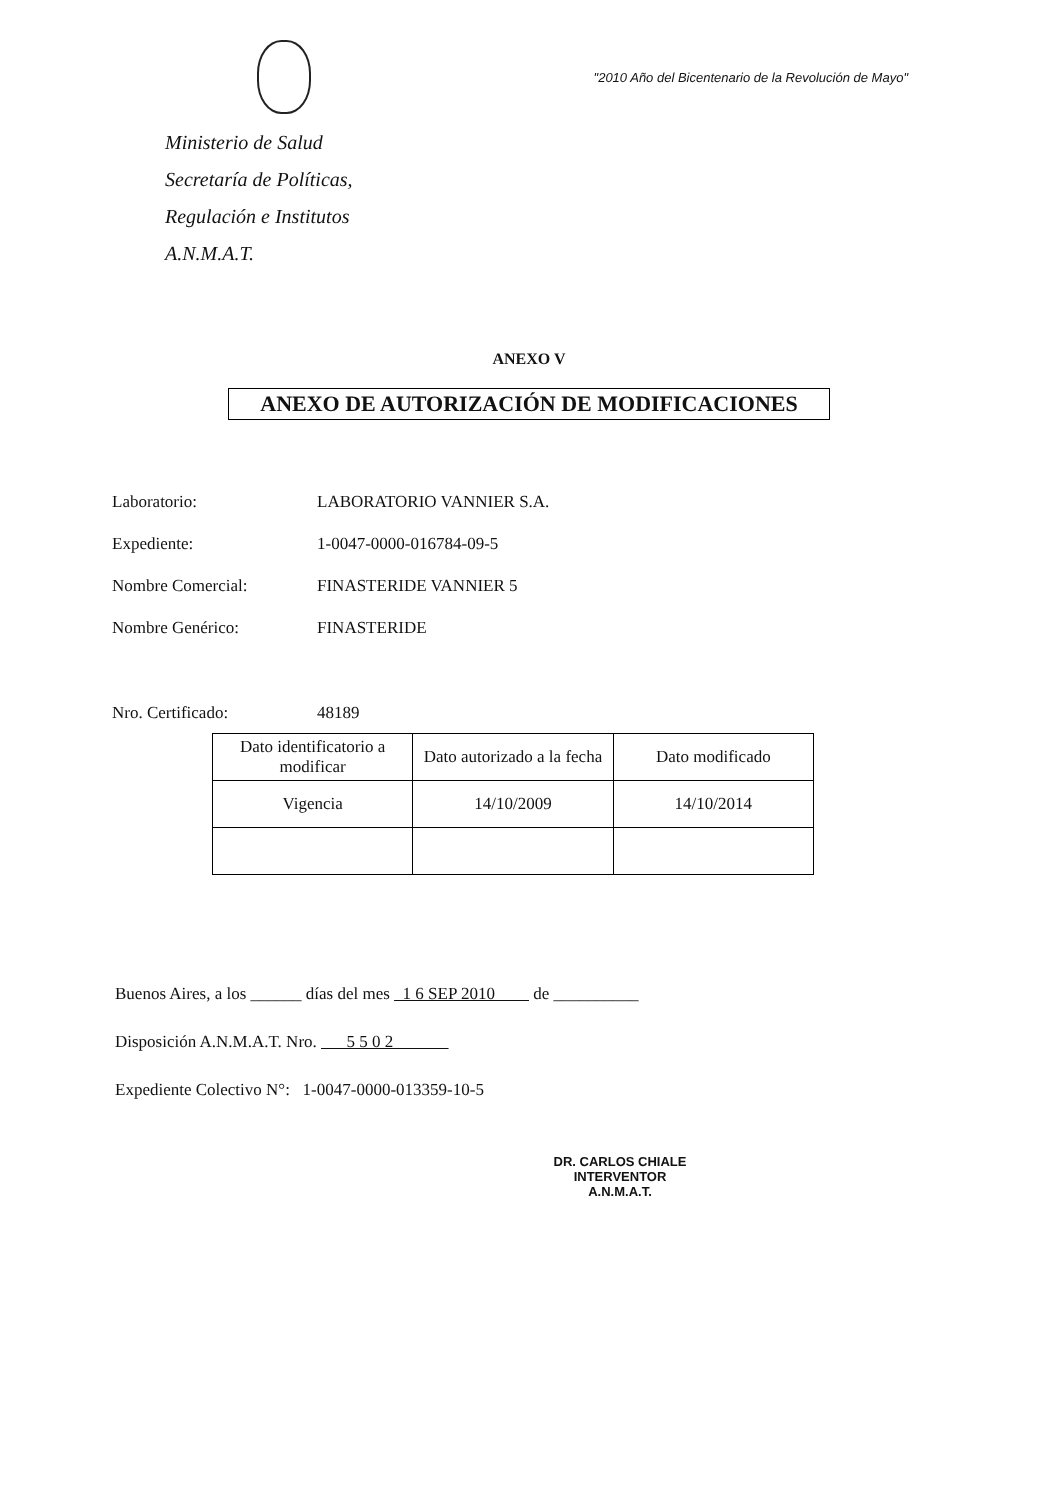Ministerio de Salud
Secretaría de Políticas,
Regulación e Institutos
A.N.M.A.T.
"2010 Año del Bicentenario de la Revolución de Mayo"
ANEXO V
ANEXO DE AUTORIZACIÓN DE MODIFICACIONES
Laboratorio: LABORATORIO VANNIER S.A.
Expediente: 1-0047-0000-016784-09-5
Nombre Comercial: FINASTERIDE VANNIER 5
Nombre Genérico: FINASTERIDE
Nro. Certificado: 48189
| Dato identificatorio a modificar | Dato autorizado a la fecha | Dato modificado |
| --- | --- | --- |
| Vigencia | 14/10/2009 | 14/10/2014 |
Buenos Aires, a los ______ días del mes 1 6 SEP 2010 de __________
Disposición A.N.M.A.T. Nro. 5 5 0 2
Expediente Colectivo N°: 1-0047-0000-013359-10-5
DR. CARLOS CHIALE
INTERVENTOR
A.N.M.A.T.